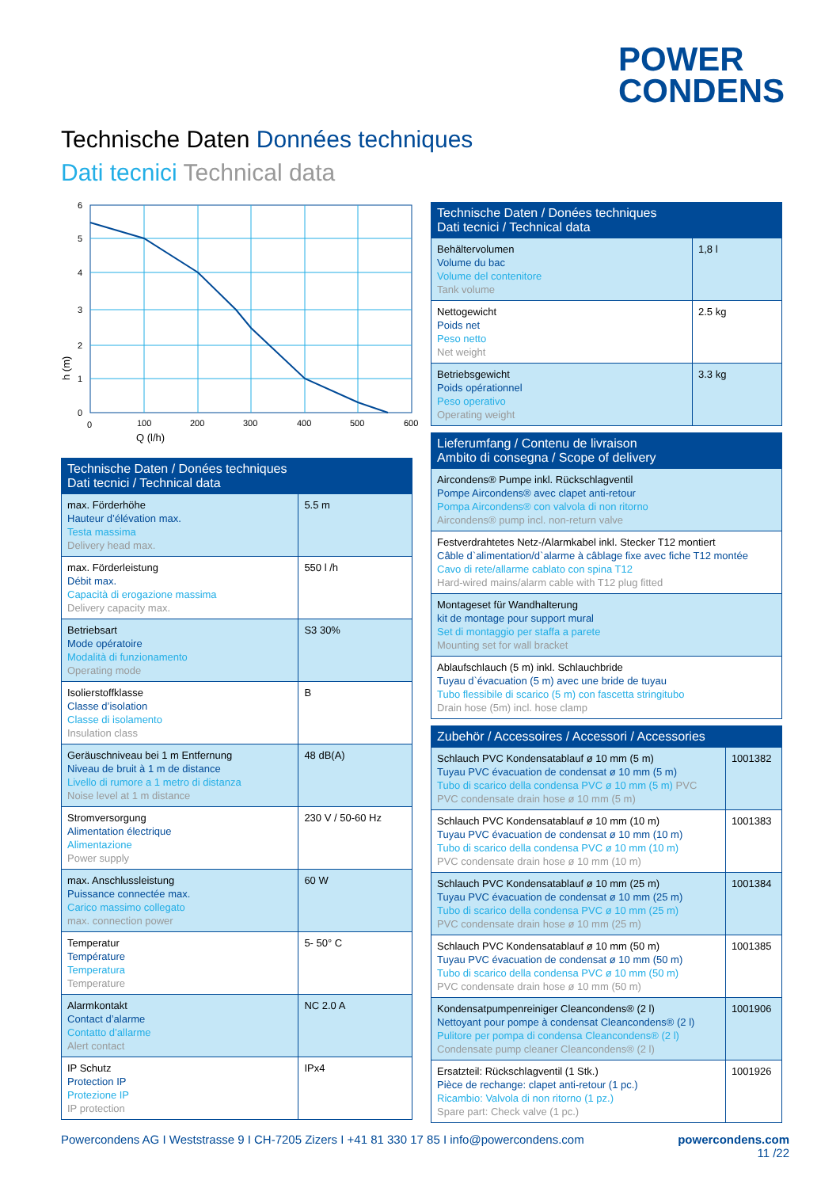POWER
CONDENS
Technische Daten Données techniques
Dati tecnici Technical data
6
5
4
3
2
1
0
0
100
200
300
400
500
600
Q (l/h)
h (m)
| Technische Daten / Donées techniques Dati tecnici / Technical data | |
| --- | --- |
| max. Förderhöhe Hauteur d’élévation max. Testa massima Delivery head max. | 5.5 m |
| max. Förderleistung Débit max. Capacità di erogazione massima Delivery capacity max. | 550 l /h |
| Betriebsart Mode opératoire Modalità di funzionamento Operating mode | S3 30% |
| Isolierstoffklasse Classe d’isolation Classe di isolamento Insulation class | B |
| Geräuschniveau bei 1 m Entfernung Niveau de bruit à 1 m de distance Livello di rumore a 1 metro di distanza Noise level at 1 m distance | 48 dB(A) |
| Stromversorgung Alimentation électrique Alimentazione Power supply | 230 V / 50-60 Hz |
| max. Anschlussleistung Puissance connectée max. Carico massimo collegato max. connection power | 60 W |
| Temperatur Température Temperatura Temperature | 5- 50° C |
| Alarmkontakt Contact d’alarme Contatto d’allarme Alert contact | NC 2.0 A |
| IP Schutz Protection IP Protezione IP IP protection | IPx4 |
| Technische Daten / Donées techniques Dati tecnici / Technical data | |
| --- | --- |
| Behältervolumen Volume du bac Volume del contenitore Tank volume | 1,8 l |
| Nettogewicht Poids net Peso netto Net weight | 2.5 kg |
| Betriebsgewicht Poids opérationnel Peso operativo Operating weight | 3.3 kg |
| Lieferumfang / Contenu de livraison Ambito di consegna / Scope of delivery |
| --- |
| Aircondens® Pumpe inkl. Rückschlagventil Pompe Aircondens® avec clapet anti-retour Pompa Aircondens® con valvola di non ritorno Aircondens® pump incl. non-return valve |
| Festverdrahtetes Netz-/Alarmkabel inkl. Stecker T12 montiert Câble d`alimentation/d`alarme à câblage fixe avec fiche T12 montée Cavo di rete/allarme cablato con spina T12 Hard-wired mains/alarm cable with T12 plug fitted |
| Montageset für Wandhalterung kit de montage pour support mural Set di montaggio per staffa a parete Mounting set for wall bracket |
| Ablaufschlauch (5 m) inkl. Schlauchbride Tuyau d`évacuation (5 m) avec une bride de tuyau Tubo flessibile di scarico (5 m) con fascetta stringitubo Drain hose (5m) incl. hose clamp |
| Zubehör / Accessoires / Accessori / Accessories | |
| --- | --- |
| Schlauch PVC Kondensatablauf ø 10 mm (5 m) Tuyau PVC évacuation de condensat ø 10 mm (5 m) Tubo di scarico della condensa PVC ø 10 mm (5 m) PVC PVC condensate drain hose ø 10 mm (5 m) | 1001382 |
| Schlauch PVC Kondensatablauf ø 10 mm (10 m) Tuyau PVC évacuation de condensat ø 10 mm (10 m) Tubo di scarico della condensa PVC ø 10 mm (10 m) PVC condensate drain hose ø 10 mm (10 m) | 1001383 |
| Schlauch PVC Kondensatablauf ø 10 mm (25 m) Tuyau PVC évacuation de condensat ø 10 mm (25 m) Tubo di scarico della condensa PVC ø 10 mm (25 m) PVC condensate drain hose ø 10 mm (25 m) | 1001384 |
| Schlauch PVC Kondensatablauf ø 10 mm (50 m) Tuyau PVC évacuation de condensat ø 10 mm (50 m) Tubo di scarico della condensa PVC ø 10 mm (50 m) PVC condensate drain hose ø 10 mm (50 m) | 1001385 |
| Kondensatpumpenreiniger Cleancondens® (2 l) Nettoyant pour pompe à condensat Cleancondens® (2 l) Pulitore per pompa di condensa Cleancondens® (2 l) Condensate pump cleaner Cleancondens® (2 l) | 1001906 |
| Ersatzteil: Rückschlagventil (1 Stk.) Pièce de rechange: clapet anti-retour (1 pc.) Ricambio: Valvola di non ritorno (1 pz.) Spare part: Check valve (1 pc.) | 1001926 |
Powercondens AG I Weststrasse 9 I CH-7205 Zizers I +41 81 330 17 85 I info@powercondens.com powercondens.com
11 /22